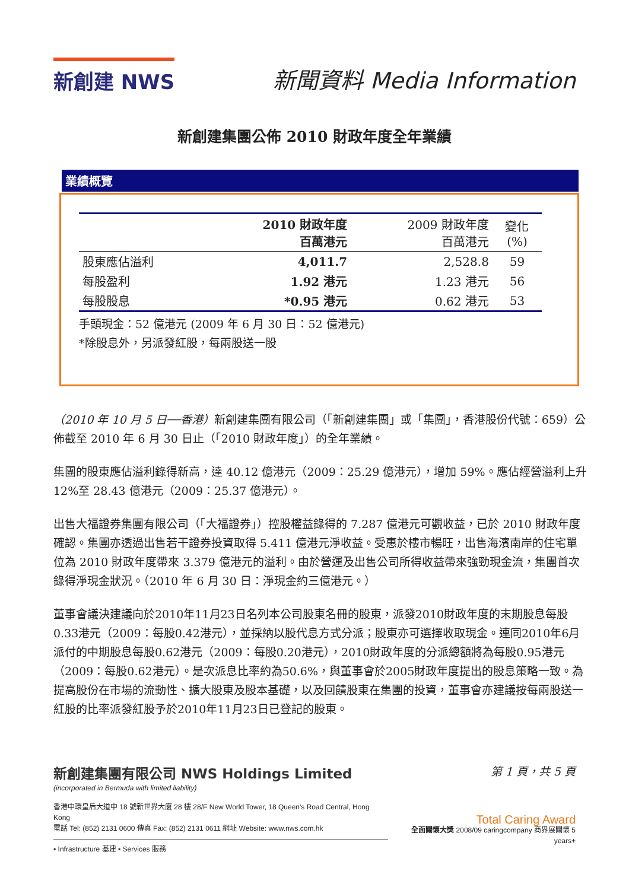新創建 NWS
新聞資料 Media Information
新創建集團公佈 2010 財政年度全年業績
業績概覽
| | 2010 財政年度 百萬港元 | 2009 財政年度 百萬港元 | 變化 (%) |
| --- | --- | --- | --- |
| 股東應佔溢利 | 4,011.7 | 2,528.8 | 59 |
| 每股盈利 | 1.92 港元 | 1.23 港元 | 56 |
| 每股股息 | *0.95 港元 | 0.62 港元 | 53 |
手頭現金：52 億港元 (2009 年 6 月 30 日：52 億港元)
*除股息外，另派發紅股，每兩股送一股
（2010 年 10 月 5 日──香港）新創建集團有限公司（「新創建集團」或「集團」，香港股份代號：659）公佈截至 2010 年 6 月 30 日止（「2010 財政年度」）的全年業績。
集團的股東應佔溢利錄得新高，達 40.12 億港元（2009：25.29 億港元），增加 59%。應佔經營溢利上升 12%至 28.43 億港元（2009：25.37 億港元）。
出售大福證券集團有限公司（「大福證券」）控股權益錄得的 7.287 億港元可觀收益，已於 2010 財政年度確認。集團亦透過出售若干證券投資取得 5.411 億港元淨收益。受惠於樓市暢旺，出售海濱南岸的住宅單位為 2010 財政年度帶來 3.379 億港元的溢利。由於營運及出售公司所得收益帶來強勁現金流，集團首次錄得淨現金狀況。（2010 年 6 月 30 日：淨現金約三億港元。）
董事會議決建議向於2010年11月23日名列本公司股東名冊的股東，派發2010財政年度的末期股息每股0.33港元（2009：每股0.42港元），並採納以股代息方式分派；股東亦可選擇收取現金。連同2010年6月派付的中期股息每股0.62港元（2009：每股0.20港元），2010財政年度的分派總額將為每股0.95港元（2009：每股0.62港元）。是次派息比率約為50.6%，與董事會於2005財政年度提出的股息策略一致。為提高股份在市場的流動性、擴大股東及股本基礎，以及回饋股東在集團的投資，董事會亦建議按每兩股送一紅股的比率派發紅股予於2010年11月23日已登記的股東。
新創建集團有限公司 NWS Holdings Limited
(incorporated in Bermuda with limited liability)
香港中環皇后大道中 18 號新世界大廈 28 樓 28/F New World Tower, 18 Queen's Road Central, Hong Kong
電話 Tel: (852) 2131 0600 傳真 Fax: (852) 2131 0611 網址 Website: www.nws.com.hk
▪ Infrastructure 基建 ▪ Services 服務
第 1 頁，共 5 頁
Total Caring Award
全面關懷大獎 2008/09 caringcompany 商界展關懷 5 years+